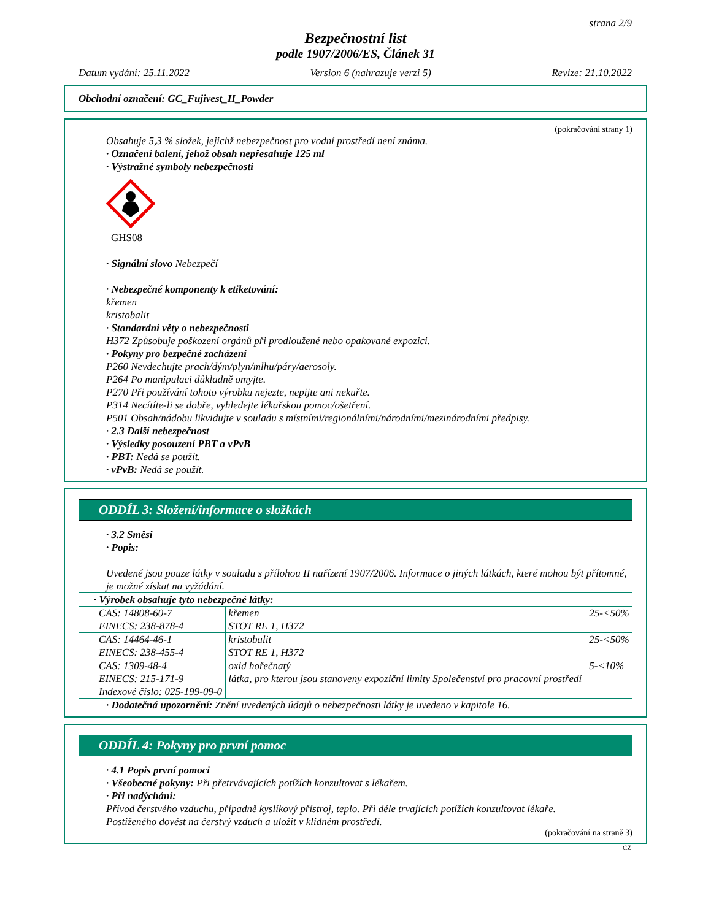strana 2/9
Bezpečnostní list
podle 1907/2006/ES, Článek 31
Datum vydání: 25.11.2022 Version 6 (nahrazuje verzi 5) Revize: 21.10.2022
Obchodní označení: GC_Fujivest_II_Powder
(pokračování strany 1)
Obsahuje 5,3 % složek, jejichž nebezpečnost pro vodní prostředí není známa.
· Označení balení, jehož obsah nepřesahuje 125 ml
· Výstražné symboly nebezpečnosti
GHS08
· Signální slovo Nebezpečí
· Nebezpečné komponenty k etiketování:
křemen
kristobalit
· Standardní věty o nebezpečnosti
H372 Způsobuje poškození orgánů při prodloužené nebo opakované expozici.
· Pokyny pro bezpečné zacházení
P260 Nevdechujte prach/dým/plyn/mlhu/páry/aerosoly.
P264 Po manipulaci důkladně omyjte.
P270 Při používání tohoto výrobku nejezte, nepijte ani nekuřte.
P314 Necítíte-li se dobře, vyhledejte lékařskou pomoc/ošetření.
P501 Obsah/nádobu likvidujte v souladu s místními/regionálními/národními/mezinárodními předpisy.
· 2.3 Další nebezpečnost
· Výsledky posouzení PBT a vPvB
· PBT: Nedá se použít.
· vPvB: Nedá se použít.
ODDÍL 3: Složení/informace o složkách
· 3.2 Směsi
· Popis:
Uvedené jsou pouze látky v souladu s přílohou II nařízení 1907/2006. Informace o jiných látkách, které mohou být přítomné, je možné získat na vyžádání.
| · Výrobek obsahuje tyto nebezpečné látky: | | |
| CAS: 14808-60-7 EINECS: 238-878-4 | křemen STOT RE 1, H372 | 25-<50% |
| CAS: 14464-46-1 EINECS: 238-455-4 | kristobalit STOT RE 1, H372 | 25-<50% |
| CAS: 1309-48-4 EINECS: 215-171-9 Indexové číslo: 025-199-09-0 | oxid hořečnatý látka, pro kterou jsou stanoveny expoziční limity Společenství pro pracovní prostředí | 5-<10% |
· Dodatečná upozornění: Znění uvedených údajů o nebezpečnosti látky je uvedeno v kapitole 16.
ODDÍL 4: Pokyny pro první pomoc
· 4.1 Popis první pomoci
· Všeobecné pokyny: Při přetrvávajících potížích konzultovat s lékařem.
· Při nadýchání:
Přívod čerstvého vzduchu, případně kyslíkový přístroj, teplo. Při déle trvajících potížích konzultovat lékaře.
Postiženého dovést na čerstvý vzduch a uložit v klidném prostředí.
(pokračování na straně 3)
CZ